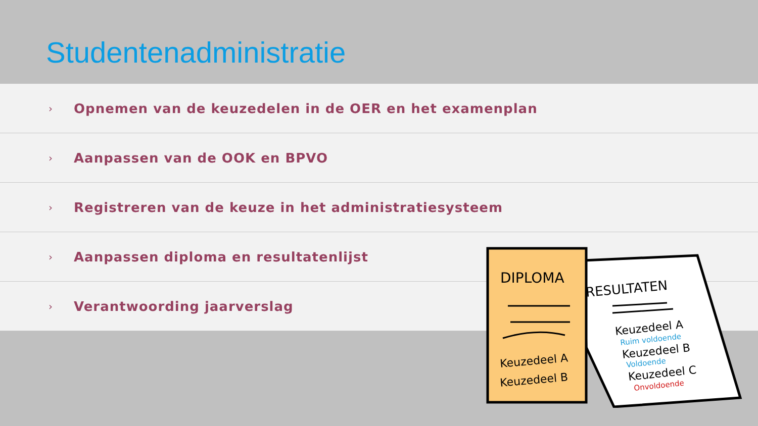Studentenadministratie
› Opnemen van de keuzedelen in de OER en het examenplan
› Aanpassen van de OOK en BPVO
› Registreren van de keuze in het administratiesysteem
› Aanpassen diploma en resultatenlijst
› Verantwoording jaarverslag
DIPLOMA
Keuzedeel A
Keuzedeel B
RESULTATEN
Keuzedeel A
Ruim voldoende
Keuzedeel B
Voldoende
Keuzedeel C
Onvoldoende